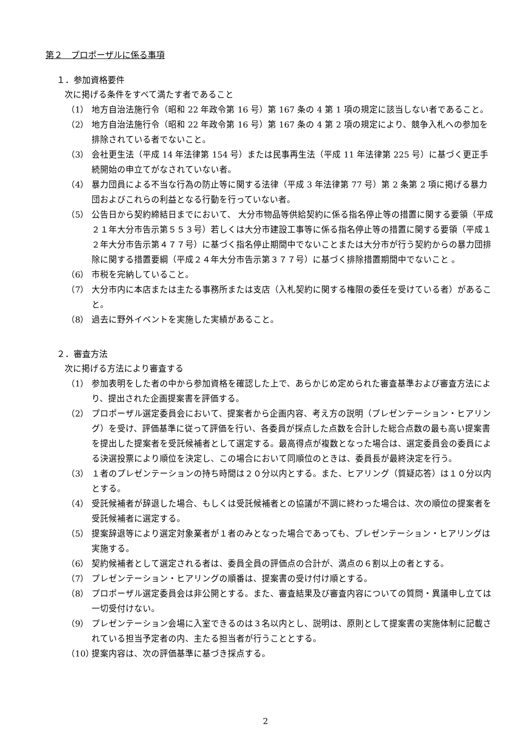第２　プロポーザルに係る事項
１．参加資格要件
次に掲げる条件をすべて満たす者であること
（1） 地方自治法施行令（昭和 22 年政令第 16 号）第 167 条の 4 第 1 項の規定に該当しない者であること。
（2） 地方自治法施行令（昭和 22 年政令第 16 号）第 167 条の 4 第 2 項の規定により、競争入札への参加を排除されている者でないこと。
（3） 会社更生法（平成 14 年法律第 154 号）または民事再生法（平成 11 年法律第 225 号）に基づく更正手続開始の申立てがなされていない者。
（4） 暴力団員による不当な行為の防止等に関する法律（平成 3 年法律第 77 号）第 2 条第 2 項に掲げる暴力団およびこれらの利益となる行動を行っていない者。
（5） 公告日から契約締結日までにおいて、 大分市物品等供給契約に係る指名停止等の措置に関する要領（平成２１年大分市告示第５５３号）若しくは大分市建設工事等に係る指名停止等の措置に関する要領（平成１２年大分市告示第４７７号）に基づく指名停止期間中でないことまたは大分市が行う契約からの暴力団排除に関する措置要綱（平成２４年大分市告示第３７７号）に基づく排除措置期間中でないこと 。
（6） 市税を完納していること。
（7） 大分市内に本店または主たる事務所または支店（入札契約に関する権限の委任を受けている者）があること。
（8） 過去に野外イベントを実施した実績があること。
２．審査方法
次に掲げる方法により審査する
（1） 参加表明をした者の中から参加資格を確認した上で、あらかじめ定められた審査基準および審査方法により、提出された企画提案書を評価する。
（2） プロポーザル選定委員会において、提案者から企画内容、考え方の説明（プレゼンテーション・ヒアリング）を受け、評価基準に従って評価を行い、各委員が採点した点数を合計した総合点数の最も高い提案書を提出した提案者を受託候補者として選定する。最高得点が複数となった場合は、選定委員会の委員による決選投票により順位を決定し、この場合において同順位のときは、委員長が最終決定を行う。
（3） １者のプレゼンテーションの持ち時間は２０分以内とする。また、ヒアリング（質疑応答）は１０分以内とする。
（4） 受託候補者が辞退した場合、もしくは受託候補者との協議が不調に終わった場合は、次の順位の提案者を受託候補者に選定する。
（5） 提案辞退等により選定対象業者が１者のみとなった場合であっても、プレゼンテーション・ヒアリングは実施する。
（6） 契約候補者として選定される者は、委員全員の評価点の合計が、満点の６割以上の者とする。
（7） プレゼンテーション・ヒアリングの順番は、提案書の受け付け順とする。
（8） プロポーザル選定委員会は非公開とする。また、審査結果及び審査内容についての質問・異議申し立ては一切受付けない。
（9） プレゼンテーション会場に入室できるのは３名以内とし、説明は、原則として提案書の実施体制に記載されている担当予定者の内、主たる担当者が行うこととする。
（10） 提案内容は、次の評価基準に基づき採点する。
2